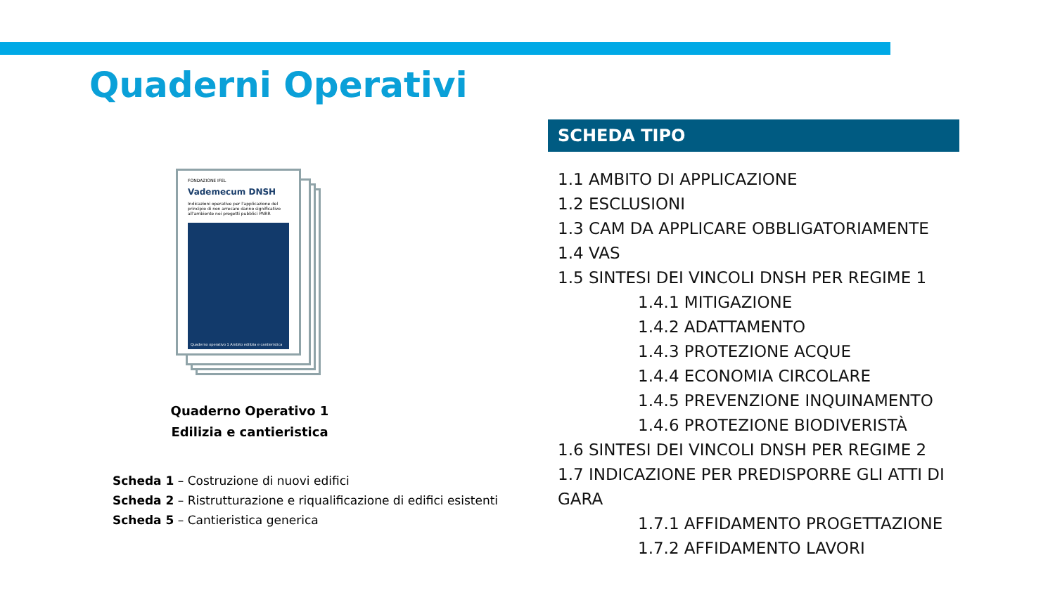Quaderni Operativi
FONDAZIONE IFEL
Vademecum DNSH
Indicazioni operative per l'applicazione del principio di non arrecare danno significativo all'ambiente nei progetti pubblici PNRR
Quaderno operativo 1 Ambito edilizia e cantieristica
Quaderno Operativo 1
Edilizia e cantieristica
Scheda 1 – Costruzione di nuovi edifici
Scheda 2 – Ristrutturazione e riqualificazione di edifici esistenti
Scheda 5 – Cantieristica generica
SCHEDA TIPO
1.1 AMBITO DI APPLICAZIONE
1.2 ESCLUSIONI
1.3 CAM DA APPLICARE OBBLIGATORIAMENTE
1.4 VAS
1.5 SINTESI DEI VINCOLI DNSH PER REGIME 1
1.4.1 MITIGAZIONE
1.4.2 ADATTAMENTO
1.4.3 PROTEZIONE ACQUE
1.4.4 ECONOMIA CIRCOLARE
1.4.5 PREVENZIONE INQUINAMENTO
1.4.6 PROTEZIONE BIODIVERISTÀ
1.6 SINTESI DEI VINCOLI DNSH PER REGIME 2
1.7 INDICAZIONE PER PREDISPORRE GLI ATTI DI GARA
1.7.1 AFFIDAMENTO PROGETTAZIONE
1.7.2 AFFIDAMENTO LAVORI